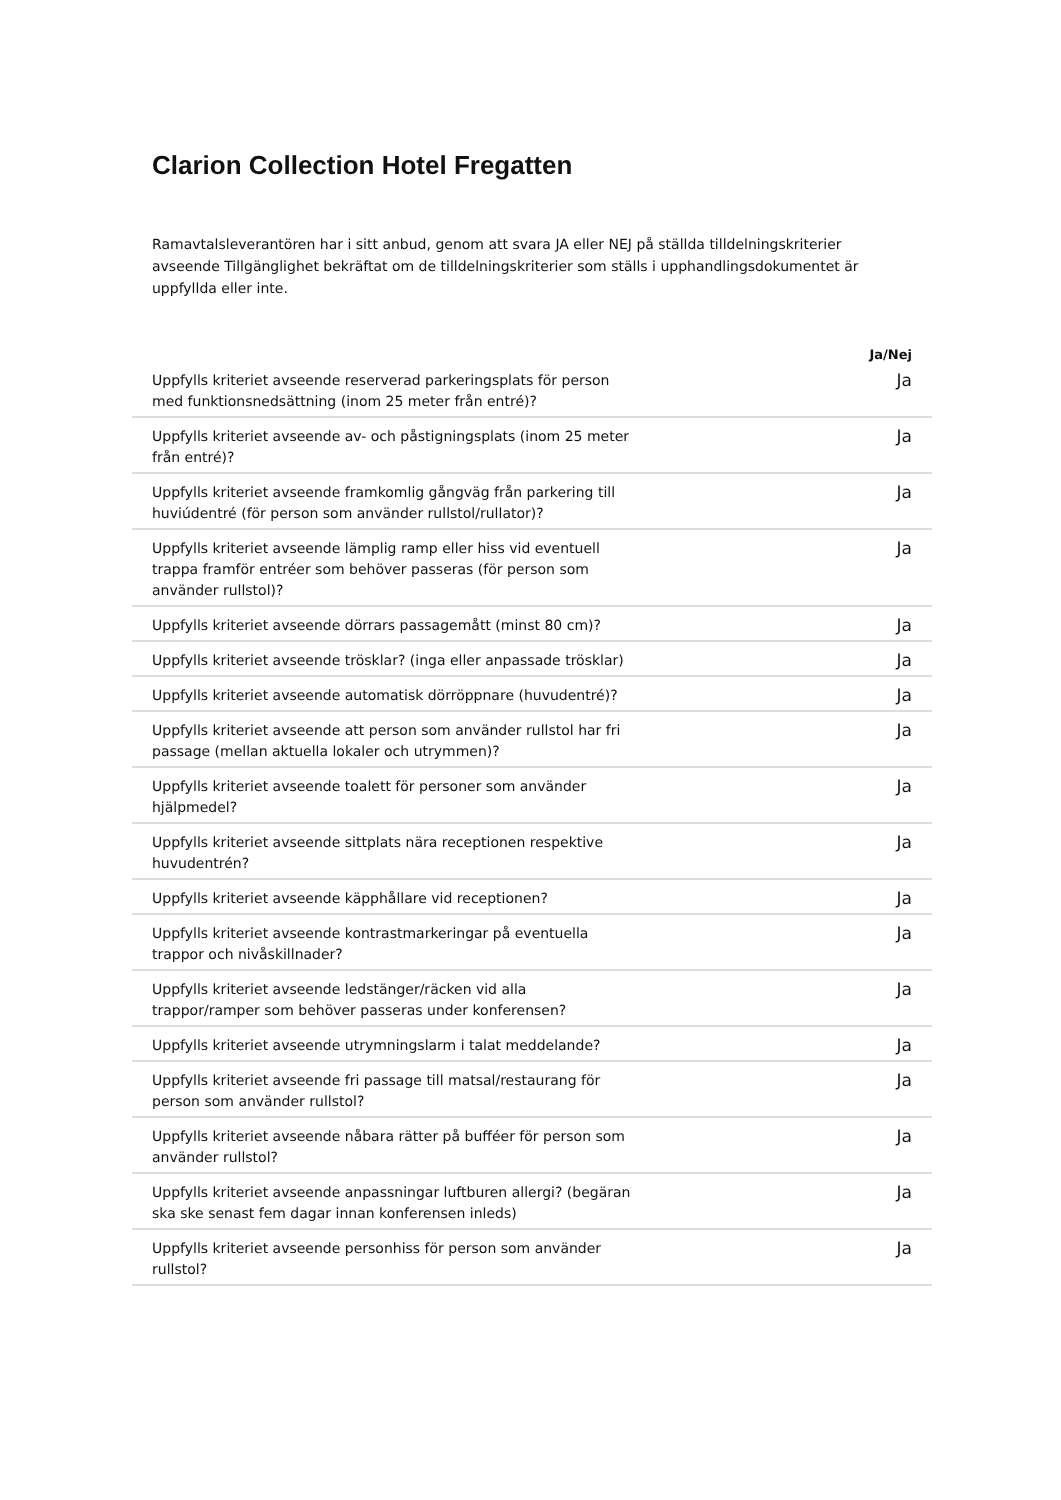Clarion Collection Hotel Fregatten
Ramavtalsleverantören har i sitt anbud, genom att svara JA eller NEJ på ställda tilldelningskriterier avseende Tillgänglighet bekräftat om de tilldelningskriterier som ställs i upphandlingsdokumentet är uppfyllda eller inte.
| | Ja/Nej |
| --- | --- |
| Uppfylls kriteriet avseende reserverad parkeringsplats för person med funktionsnedsättning (inom 25 meter från entré)? | Ja |
| Uppfylls kriteriet avseende av- och påstigningsplats (inom 25 meter från entré)? | Ja |
| Uppfylls kriteriet avseende framkomlig gångväg från parkering till huviúdentré (för person som använder rullstol/rullator)? | Ja |
| Uppfylls kriteriet avseende lämplig ramp eller hiss vid eventuell trappa framför entréer som behöver passeras (för person som använder rullstol)? | Ja |
| Uppfylls kriteriet avseende dörrars passagemått (minst 80 cm)? | Ja |
| Uppfylls kriteriet avseende trösklar? (inga eller anpassade trösklar) | Ja |
| Uppfylls kriteriet avseende automatisk dörröppnare (huvudentré)? | Ja |
| Uppfylls kriteriet avseende att person som använder rullstol har fri passage (mellan aktuella lokaler och utrymmen)? | Ja |
| Uppfylls kriteriet avseende toalett för personer som använder hjälpmedel? | Ja |
| Uppfylls kriteriet avseende sittplats nära receptionen respektive huvudentrén? | Ja |
| Uppfylls kriteriet avseende käpphållare vid receptionen? | Ja |
| Uppfylls kriteriet avseende kontrastmarkeringar på eventuella trappor och nivåskillnader? | Ja |
| Uppfylls kriteriet avseende ledstänger/räcken vid alla trappor/ramper som behöver passeras under konferensen? | Ja |
| Uppfylls kriteriet avseende utrymningslarm i talat meddelande? | Ja |
| Uppfylls kriteriet avseende fri passage till matsal/restaurang för person som använder rullstol? | Ja |
| Uppfylls kriteriet avseende nåbara rätter på bufféer för person som använder rullstol? | Ja |
| Uppfylls kriteriet avseende anpassningar luftburen allergi? (begäran ska ske senast fem dagar innan konferensen inleds) | Ja |
| Uppfylls kriteriet avseende personhiss för person som använder rullstol? | Ja |